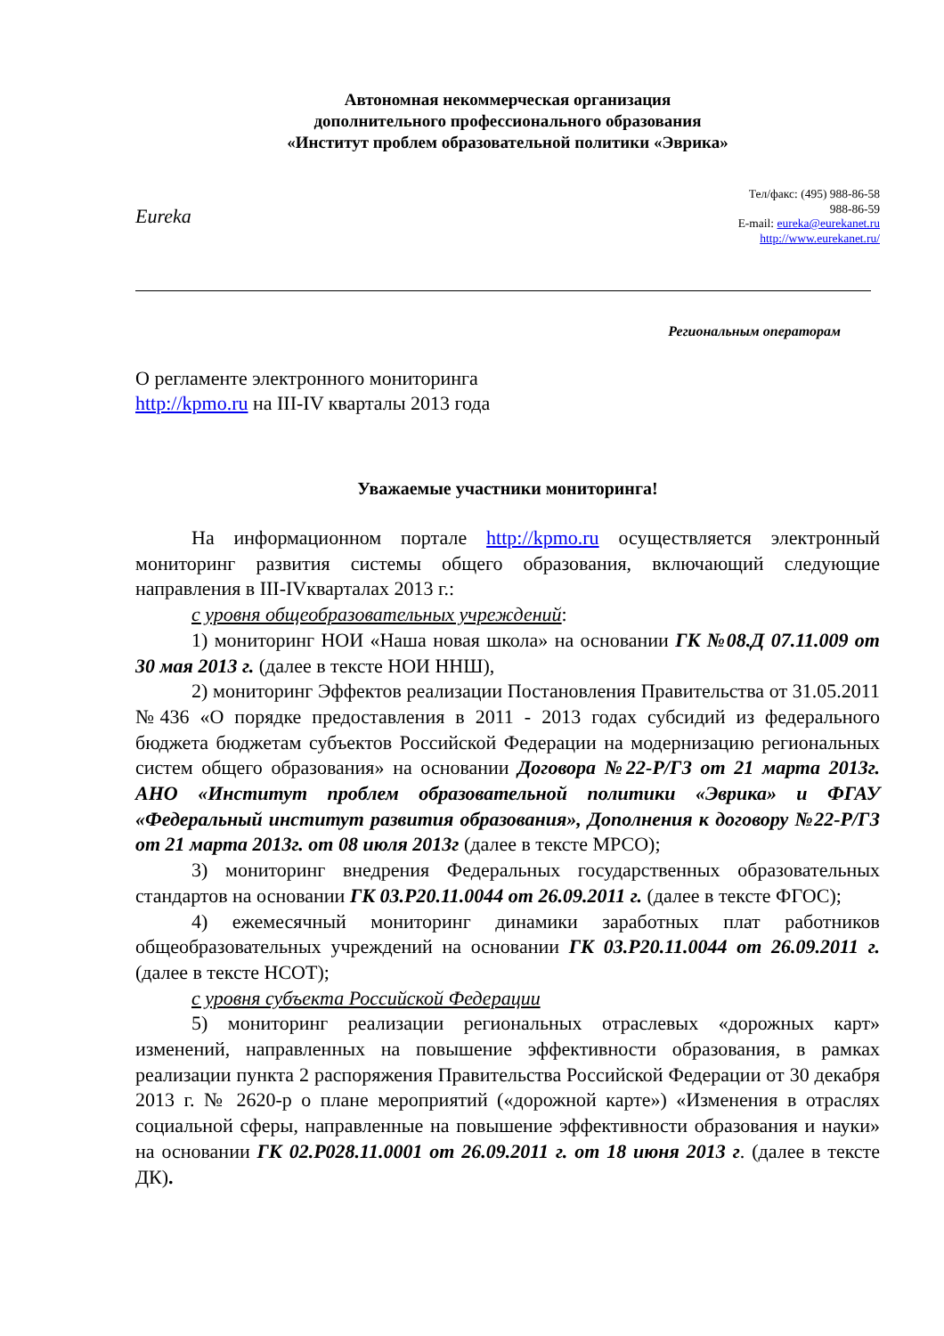Автономная некоммерческая организация
дополнительного профессионального образования
«Институт проблем образовательной политики «Эврика»
Eureka
Тел/факс: (495) 988-86-58
988-86-59
E-mail: eureka@eurekanet.ru
http://www.eurekanet.ru/
Региональным операторам
О регламенте электронного мониторинга
http://kpmo.ru на III-IV кварталы 2013 года
Уважаемые участники мониторинга!
На информационном портале http://kpmo.ru осуществляется электронный мониторинг развития системы общего образования, включающий следующие направления в III-IVкварталах 2013 г.:
с уровня общеобразовательных учреждений:
1) мониторинг НОИ «Наша новая школа» на основании ГК №08.Д 07.11.009 от 30 мая 2013 г. (далее в тексте НОИ ННШ),
2) мониторинг Эффектов реализации Постановления Правительства от 31.05.2011 №436 «О порядке предоставления в 2011 - 2013 годах субсидий из федерального бюджета бюджетам субъектов Российской Федерации на модернизацию региональных систем общего образования» на основании Договора №22-Р/ГЗ от 21 марта 2013г. АНО «Институт проблем образовательной политики «Эврика» и ФГАУ «Федеральный институт развития образования», Дополнения к договору №22-Р/ГЗ от 21 марта 2013г. от 08 июля 2013г (далее в тексте МРСО);
3) мониторинг внедрения Федеральных государственных образовательных стандартов на основании ГК 03.Р20.11.0044 от 26.09.2011 г. (далее в тексте ФГОС);
4) ежемесячный мониторинг динамики заработных плат работников общеобразовательных учреждений на основании ГК 03.Р20.11.0044 от 26.09.2011 г. (далее в тексте НСОТ);
с уровня субъекта Российской Федерации
5) мониторинг реализации региональных отраслевых «дорожных карт» изменений, направленных на повышение эффективности образования, в рамках реализации пункта 2 распоряжения Правительства Российской Федерации от 30 декабря 2013 г. № 2620-р о плане мероприятий («дорожной карте») «Изменения в отраслях социальной сферы, направленные на повышение эффективности образования и науки» на основании ГК 02.Р028.11.0001 от 26.09.2011 г. от 18 июня 2013 г. (далее в тексте ДК).